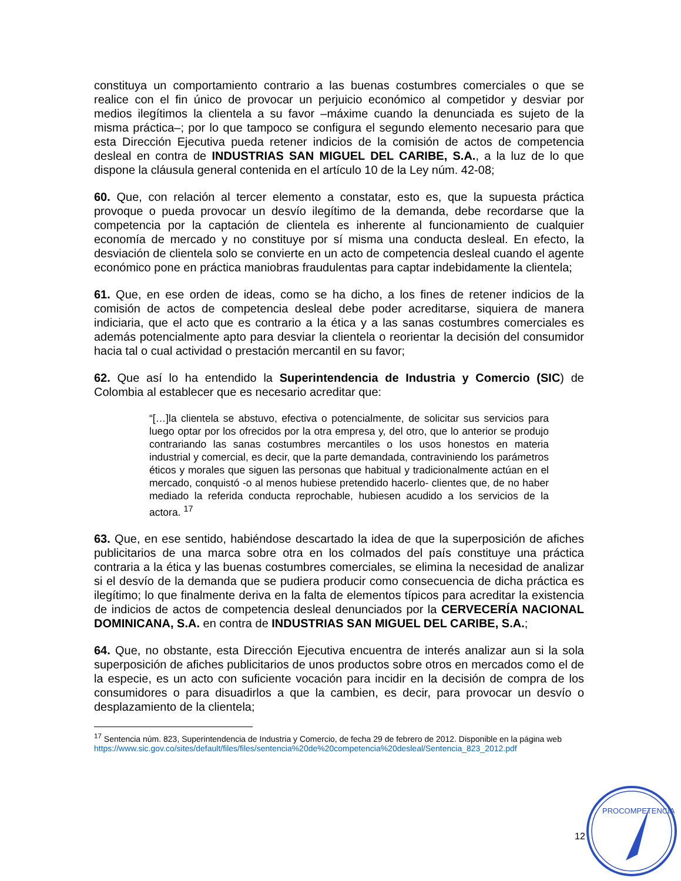constituya un comportamiento contrario a las buenas costumbres comerciales o que se realice con el fin único de provocar un perjuicio económico al competidor y desviar por medios ilegítimos la clientela a su favor –máxime cuando la denunciada es sujeto de la misma práctica–; por lo que tampoco se configura el segundo elemento necesario para que esta Dirección Ejecutiva pueda retener indicios de la comisión de actos de competencia desleal en contra de INDUSTRIAS SAN MIGUEL DEL CARIBE, S.A., a la luz de lo que dispone la cláusula general contenida en el artículo 10 de la Ley núm. 42-08;
60. Que, con relación al tercer elemento a constatar, esto es, que la supuesta práctica provoque o pueda provocar un desvío ilegítimo de la demanda, debe recordarse que la competencia por la captación de clientela es inherente al funcionamiento de cualquier economía de mercado y no constituye por sí misma una conducta desleal. En efecto, la desviación de clientela solo se convierte en un acto de competencia desleal cuando el agente económico pone en práctica maniobras fraudulentas para captar indebidamente la clientela;
61. Que, en ese orden de ideas, como se ha dicho, a los fines de retener indicios de la comisión de actos de competencia desleal debe poder acreditarse, siquiera de manera indiciaria, que el acto que es contrario a la ética y a las sanas costumbres comerciales es además potencialmente apto para desviar la clientela o reorientar la decisión del consumidor hacia tal o cual actividad o prestación mercantil en su favor;
62. Que así lo ha entendido la Superintendencia de Industria y Comercio (SIC) de Colombia al establecer que es necesario acreditar que:
“[…]la clientela se abstuvo, efectiva o potencialmente, de solicitar sus servicios para luego optar por los ofrecidos por la otra empresa y, del otro, que lo anterior se produjo contrariando las sanas costumbres mercantiles o los usos honestos en materia industrial y comercial, es decir, que la parte demandada, contraviniendo los parámetros éticos y morales que siguen las personas que habitual y tradicionalmente actúan en el mercado, conquistó -o al menos hubiese pretendido hacerlo- clientes que, de no haber mediado la referida conducta reprochable, hubiesen acudido a los servicios de la actora. <sup>17</sup>
63. Que, en ese sentido, habiéndose descartado la idea de que la superposición de afiches publicitarios de una marca sobre otra en los colmados del país constituye una práctica contraria a la ética y las buenas costumbres comerciales, se elimina la necesidad de analizar si el desvío de la demanda que se pudiera producir como consecuencia de dicha práctica es ilegítimo; lo que finalmente deriva en la falta de elementos típicos para acreditar la existencia de indicios de actos de competencia desleal denunciados por la CERVECERÍA NACIONAL DOMINICANA, S.A. en contra de INDUSTRIAS SAN MIGUEL DEL CARIBE, S.A.;
64. Que, no obstante, esta Dirección Ejecutiva encuentra de interés analizar aun si la sola superposición de afiches publicitarios de unos productos sobre otros en mercados como el de la especie, es un acto con suficiente vocación para incidir en la decisión de compra de los consumidores o para disuadirlos a que la cambien, es decir, para provocar un desvío o desplazamiento de la clientela;
<sup>17</sup> Sentencia núm. 823, Superintendencia de Industria y Comercio, de fecha 29 de febrero de 2012. Disponible en la página web https://www.sic.gov.co/sites/default/files/files/sentencia%20de%20competencia%20desleal/Sentencia_823_2012.pdf
12
PROCOMPETENCIA